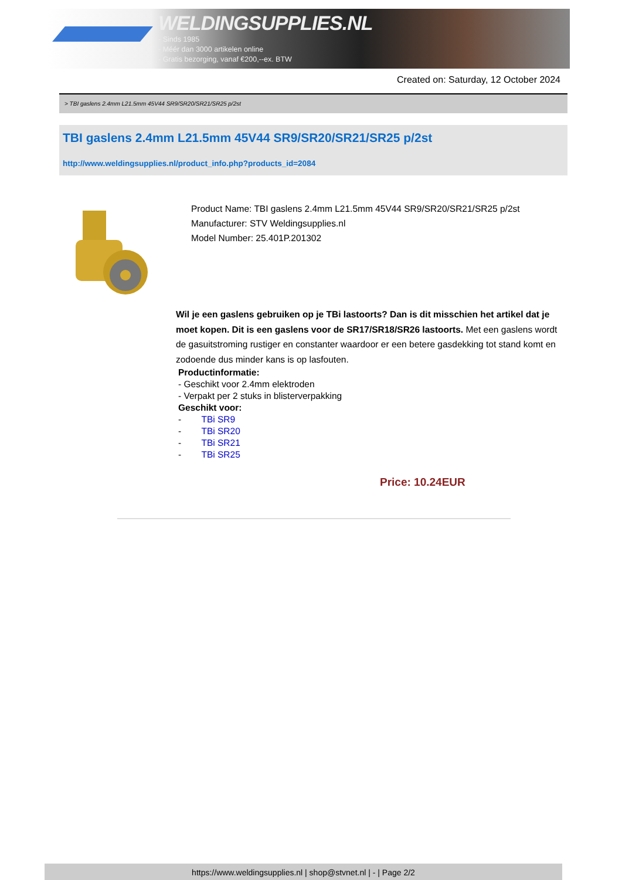WELDINGSUPPLIES.NL
- Sinds 1985
- Méér dan 3000 artikelen online
- Gratis bezorging, vanaf €200,--ex. BTW
Created on: Saturday, 12 October 2024
> TBI gaslens 2.4mm L21.5mm 45V44 SR9/SR20/SR21/SR25 p/2st
TBI gaslens 2.4mm L21.5mm 45V44 SR9/SR20/SR21/SR25 p/2st
http://www.weldingsupplies.nl/product_info.php?products_id=2084
Product Name: TBI gaslens 2.4mm L21.5mm 45V44 SR9/SR20/SR21/SR25 p/2st
Manufacturer: STV Weldingsupplies.nl
Model Number: 25.401P.201302
Wil je een gaslens gebruiken op je TBi lastoorts? Dan is dit misschien het artikel dat je moet kopen. Dit is een gaslens voor de SR17/SR18/SR26 lastoorts. Met een gaslens wordt de gasuitstroming rustiger en constanter waardoor er een betere gasdekking tot stand komt en zodoende dus minder kans is op lasfouten.
Productinformatie:
- Geschikt voor 2.4mm elektroden
- Verpakt per 2 stuks in blisterverpakking
Geschikt voor:
- TBi SR9
- TBi SR20
- TBi SR21
- TBi SR25
Price: 10.24EUR
https://www.weldingsupplies.nl | shop@stvnet.nl | - | Page 2/2